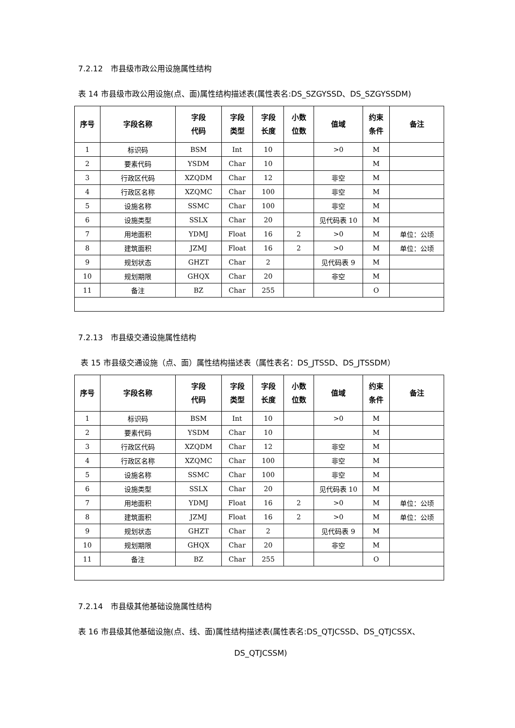7.2.12　市县级市政公用设施属性结构
表 14 市县级市政公用设施(点、面)属性结构描述表(属性表名:DS_SZGYSSD、DS_SZGYSSDM)
| 序号 | 字段名称 | 字段 代码 | 字段 类型 | 字段 长度 | 小数 位数 | 值域 | 约束 条件 | 备注 |
| --- | --- | --- | --- | --- | --- | --- | --- | --- |
| 1 | 标识码 | BSM | Int | 10 | | >0 | M | |
| 2 | 要素代码 | YSDM | Char | 10 | | | M | |
| 3 | 行政区代码 | XZQDM | Char | 12 | | 非空 | M | |
| 4 | 行政区名称 | XZQMC | Char | 100 | | 非空 | M | |
| 5 | 设施名称 | SSMC | Char | 100 | | 非空 | M | |
| 6 | 设施类型 | SSLX | Char | 20 | | 见代码表 10 | M | |
| 7 | 用地面积 | YDMJ | Float | 16 | 2 | >0 | M | 单位：公顷 |
| 8 | 建筑面积 | JZMJ | Float | 16 | 2 | >0 | M | 单位：公顷 |
| 9 | 规划状态 | GHZT | Char | 2 | | 见代码表 9 | M | |
| 10 | 规划期限 | GHQX | Char | 20 | | 非空 | M | |
| 11 | 备注 | BZ | Char | 255 | | | O | |
7.2.13　市县级交通设施属性结构
表 15 市县级交通设施（点、面）属性结构描述表（属性表名：DS_JTSSD、DS_JTSSDM）
| 序号 | 字段名称 | 字段 代码 | 字段 类型 | 字段 长度 | 小数 位数 | 值域 | 约束 条件 | 备注 |
| --- | --- | --- | --- | --- | --- | --- | --- | --- |
| 1 | 标识码 | BSM | Int | 10 | | >0 | M | |
| 2 | 要素代码 | YSDM | Char | 10 | | | M | |
| 3 | 行政区代码 | XZQDM | Char | 12 | | 非空 | M | |
| 4 | 行政区名称 | XZQMC | Char | 100 | | 非空 | M | |
| 5 | 设施名称 | SSMC | Char | 100 | | 非空 | M | |
| 6 | 设施类型 | SSLX | Char | 20 | | 见代码表 10 | M | |
| 7 | 用地面积 | YDMJ | Float | 16 | 2 | >0 | M | 单位：公顷 |
| 8 | 建筑面积 | JZMJ | Float | 16 | 2 | >0 | M | 单位：公顷 |
| 9 | 规划状态 | GHZT | Char | 2 | | 见代码表 9 | M | |
| 10 | 规划期限 | GHQX | Char | 20 | | 非空 | M | |
| 11 | 备注 | BZ | Char | 255 | | | O | |
7.2.14　市县级其他基础设施属性结构
表 16 市县级其他基础设施(点、线、面)属性结构描述表(属性表名:DS_QTJCSSD、DS_QTJCSSX、
DS_QTJCSSM)